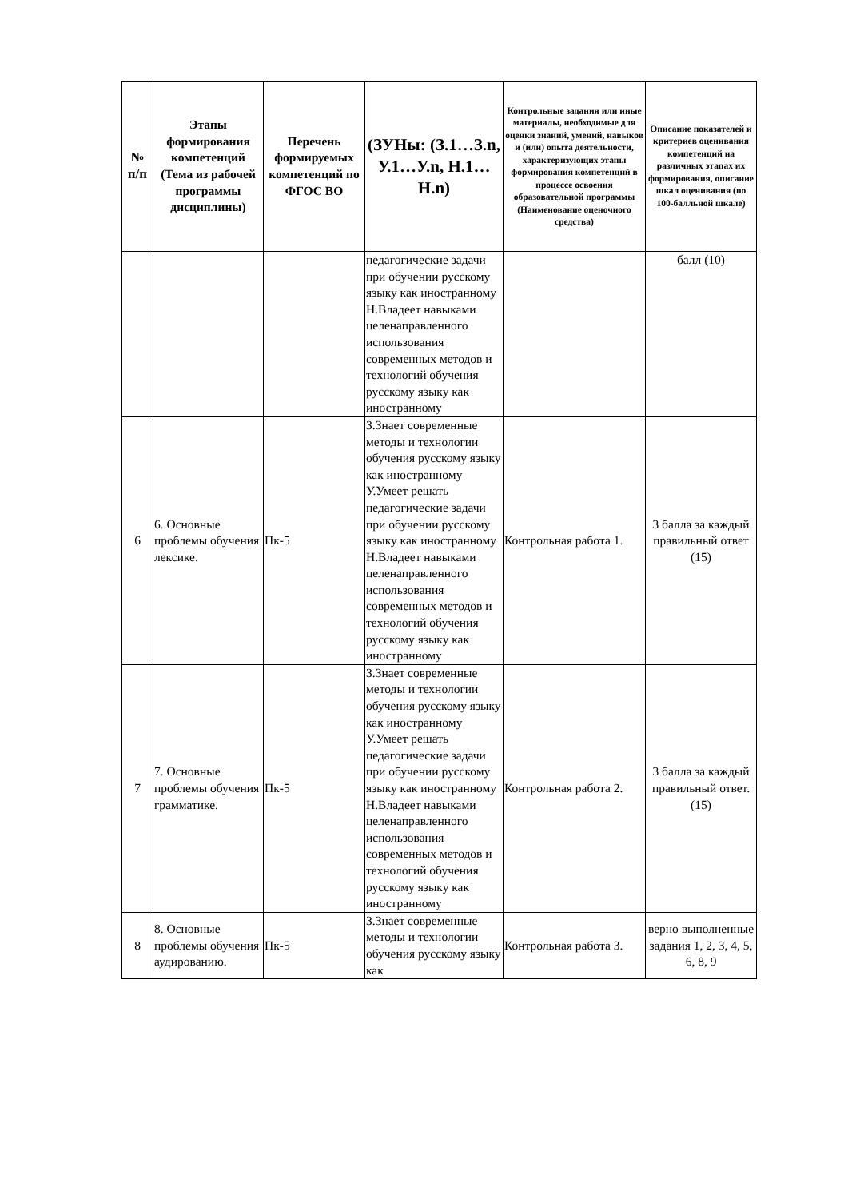| № п/п | Этапы формирования компетенций (Тема из рабочей программы дисциплины) | Перечень формируемых компетенций по ФГОС ВО | (ЗУНы: (З.1…З.n, У.1…У.n, Н.1…Н.n) | Контрольные задания или иные материалы, необходимые для оценки знаний, умений, навыков и (или) опыта деятельности, характеризующих этапы формирования компетенций в процессе освоения образовательной программы (Наименование оценочного средства) | Описание показателей и критериев оценивания компетенций на различных этапах их формирования, описание шкал оценивания (по 100-балльной шкале) |
| --- | --- | --- | --- | --- | --- |
| | | | педагогические задачи при обучении русскому языку как иностранному Н.Владеет навыками целенаправленного использования современных методов и технологий обучения русскому языку как иностранному | | балл (10) |
| 6 | 6. Основные проблемы обучения лексике. | Пк-5 | З.Знает современные методы и технологии обучения русскому языку как иностранному У.Умеет решать педагогические задачи при обучении русскому языку как иностранному Н.Владеет навыками целенаправленного использования современных методов и технологий обучения русскому языку как иностранному | Контрольная работа 1. | 3 балла за каждый правильный ответ (15) |
| 7 | 7. Основные проблемы обучения грамматике. | Пк-5 | З.Знает современные методы и технологии обучения русскому языку как иностранному У.Умеет решать педагогические задачи при обучении русскому языку как иностранному Н.Владеет навыками целенаправленного использования современных методов и технологий обучения русскому языку как иностранному | Контрольная работа 2. | 3 балла за каждый правильный ответ. (15) |
| 8 | 8. Основные проблемы обучения аудированию. | Пк-5 | З.Знает современные методы и технологии обучения русскому языку как | Контрольная работа 3. | верно выполненные задания 1, 2, 3, 4, 5, 6, 8, 9 |